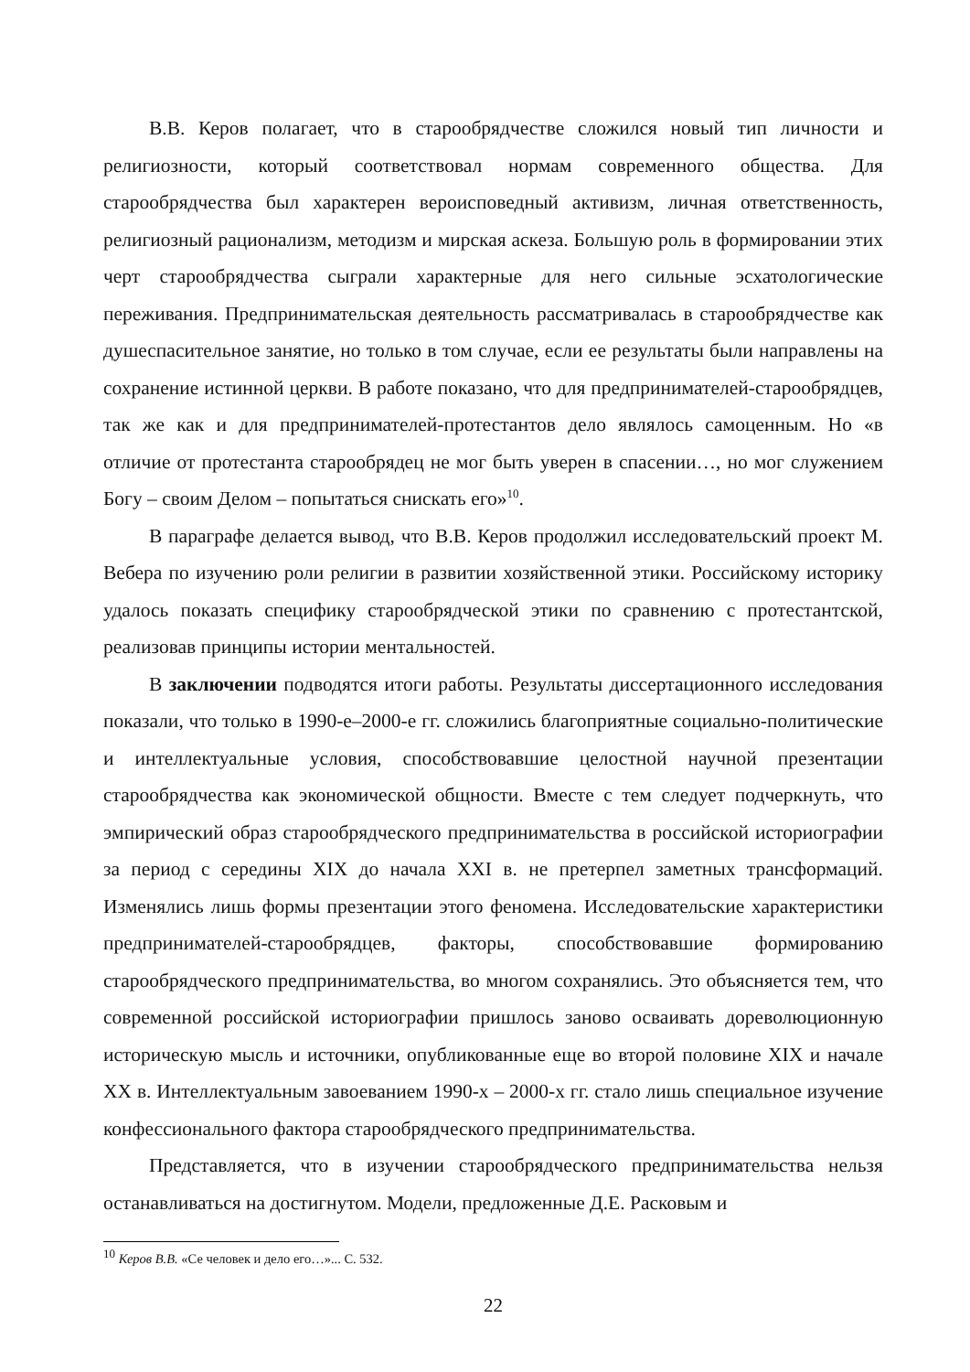В.В. Керов полагает, что в старообрядчестве сложился новый тип личности и религиозности, который соответствовал нормам современного общества. Для старообрядчества был характерен вероисповедный активизм, личная ответственность, религиозный рационализм, методизм и мирская аскеза. Большую роль в формировании этих черт старообрядчества сыграли характерные для него сильные эсхатологические переживания. Предпринимательская деятельность рассматривалась в старообрядчестве как душеспасительное занятие, но только в том случае, если ее результаты были направлены на сохранение истинной церкви. В работе показано, что для предпринимателей-старообрядцев, так же как и для предпринимателей-протестантов дело являлось самоценным. Но «в отличие от протестанта старообрядец не мог быть уверен в спасении…, но мог служением Богу – своим Делом – попытаться снискать его»<sup>10</sup>.
В параграфе делается вывод, что В.В. Керов продолжил исследовательский проект М. Вебера по изучению роли религии в развитии хозяйственной этики. Российскому историку удалось показать специфику старообрядческой этики по сравнению с протестантской, реализовав принципы истории ментальностей.
В заключении подводятся итоги работы. Результаты диссертационного исследования показали, что только в 1990-е–2000-е гг. сложились благоприятные социально-политические и интеллектуальные условия, способствовавшие целостной научной презентации старообрядчества как экономической общности. Вместе с тем следует подчеркнуть, что эмпирический образ старообрядческого предпринимательства в российской историографии за период с середины XIX до начала XXI в. не претерпел заметных трансформаций. Изменялись лишь формы презентации этого феномена. Исследовательские характеристики предпринимателей-старообрядцев, факторы, способствовавшие формированию старообрядческого предпринимательства, во многом сохранялись. Это объясняется тем, что современной российской историографии пришлось заново осваивать дореволюционную историческую мысль и источники, опубликованные еще во второй половине XIX и начале XX в. Интеллектуальным завоеванием 1990-х – 2000-х гг. стало лишь специальное изучение конфессионального фактора старообрядческого предпринимательства.
Представляется, что в изучении старообрядческого предпринимательства нельзя останавливаться на достигнутом. Модели, предложенные Д.Е. Расковым и
<sup>10</sup> Керов В.В. «Се человек и дело его…»... С. 532.
22